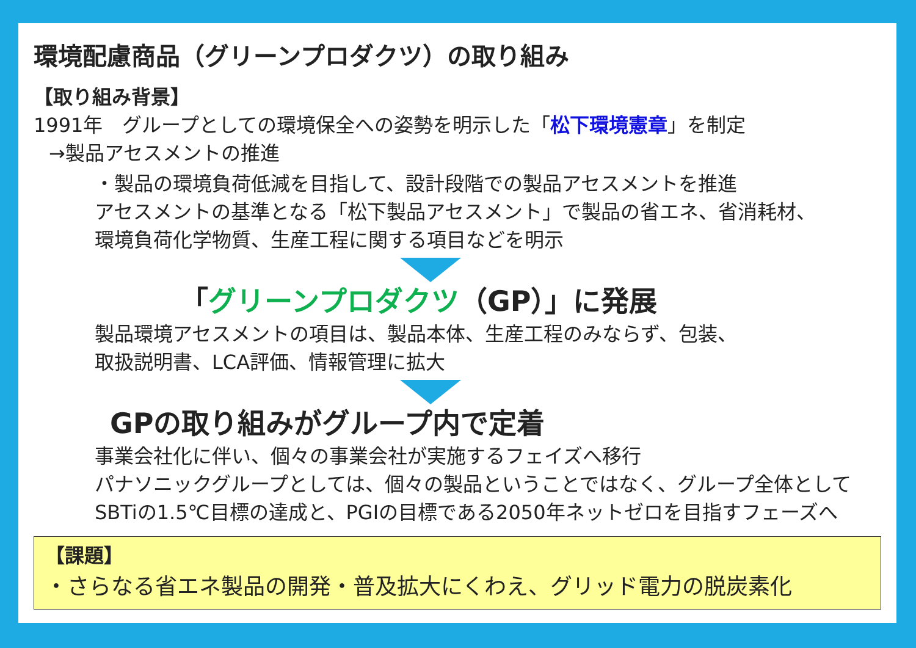環境配慮商品（グリーンプロダクツ）の取り組み
【取り組み背景】
1991年　グループとしての環境保全への姿勢を明示した「松下環境憲章」を制定
→製品アセスメントの推進
・製品の環境負荷低減を目指して、設計段階での製品アセスメントを推進
アセスメントの基準となる「松下製品アセスメント」で製品の省エネ、省消耗材、
環境負荷化学物質、生産工程に関する項目などを明示
「グリーンプロダクツ（GP）」に発展
製品環境アセスメントの項目は、製品本体、生産工程のみならず、包装、
取扱説明書、LCA評価、情報管理に拡大
GPの取り組みがグループ内で定着
事業会社化に伴い、個々の事業会社が実施するフェイズへ移行
パナソニックグループとしては、個々の製品ということではなく、グループ全体として
SBTiの1.5℃目標の達成と、PGIの目標である2050年ネットゼロを目指すフェーズへ
【課題】
・さらなる省エネ製品の開発・普及拡大にくわえ、グリッド電力の脱炭素化